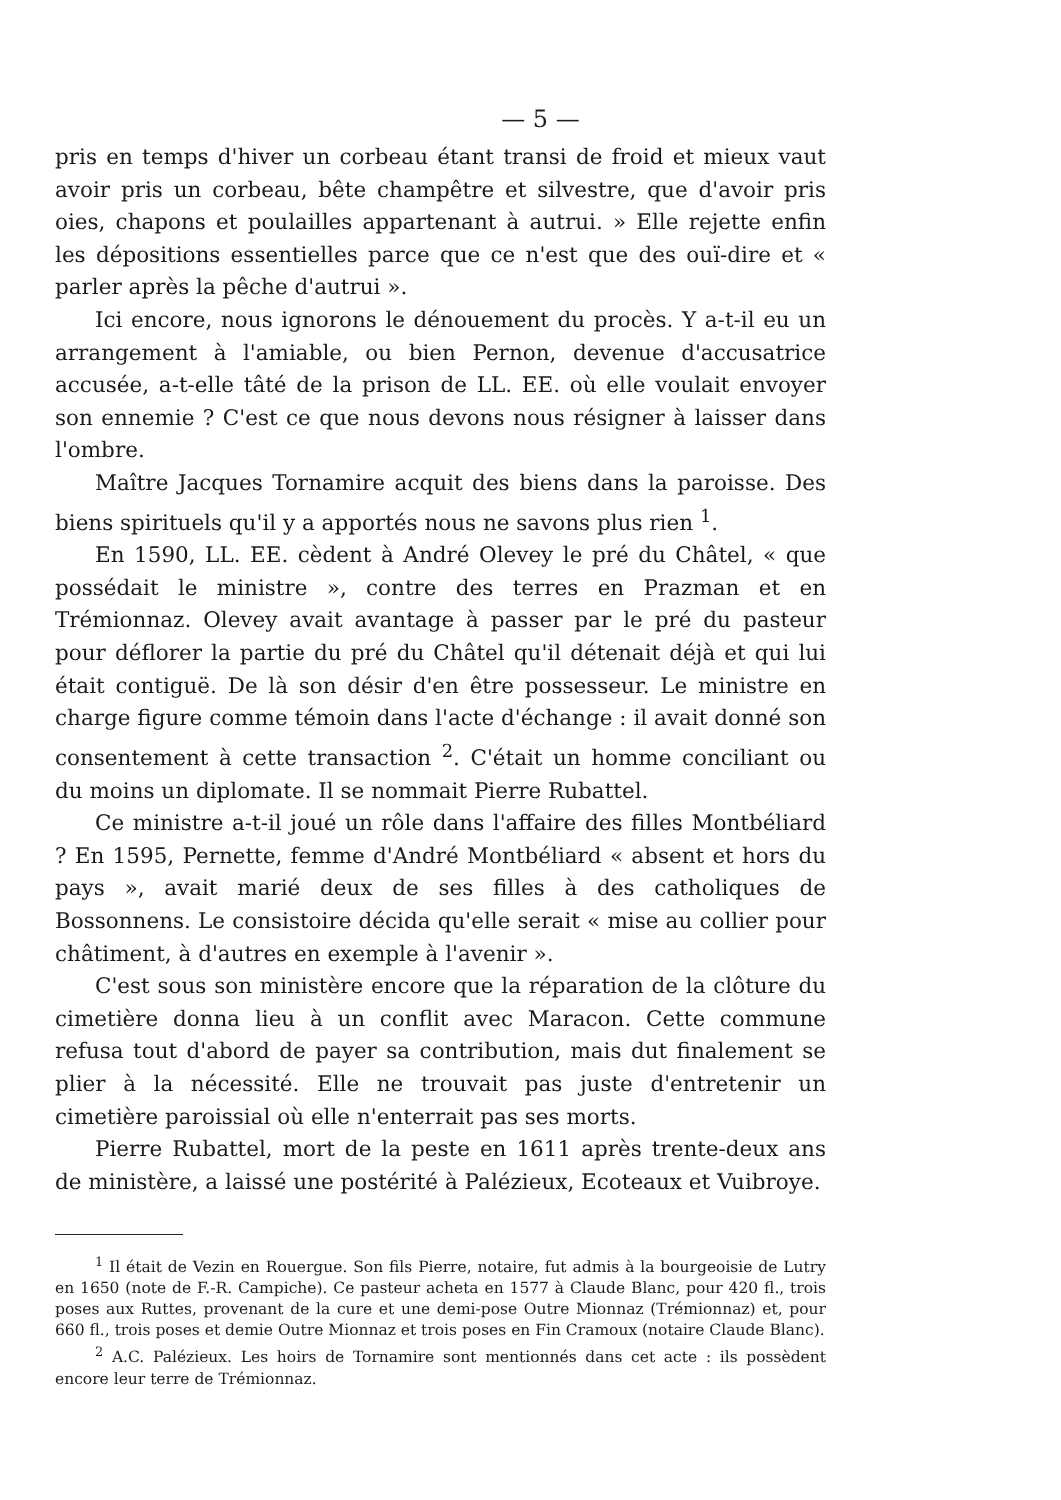— 5 —
pris en temps d'hiver un corbeau étant transi de froid et mieux vaut avoir pris un corbeau, bête champêtre et silvestre, que d'avoir pris oies, chapons et poulailles appartenant à autrui. » Elle rejette enfin les dépositions essentielles parce que ce n'est que des ouï-dire et « parler après la pêche d'autrui ».
Ici encore, nous ignorons le dénouement du procès. Y a-t-il eu un arrangement à l'amiable, ou bien Pernon, devenue d'accusatrice accusée, a-t-elle tâté de la prison de LL. EE. où elle voulait envoyer son ennemie ? C'est ce que nous devons nous résigner à laisser dans l'ombre.
Maître Jacques Tornamire acquit des biens dans la paroisse. Des biens spirituels qu'il y a apportés nous ne savons plus rien <sup>1</sup>.
En 1590, LL. EE. cèdent à André Olevey le pré du Châtel, « que possédait le ministre », contre des terres en Prazman et en Trémionnaz. Olevey avait avantage à passer par le pré du pasteur pour déflorer la partie du pré du Châtel qu'il détenait déjà et qui lui était contiguë. De là son désir d'en être possesseur. Le ministre en charge figure comme témoin dans l'acte d'échange : il avait donné son consentement à cette transaction <sup>2</sup>. C'était un homme conciliant ou du moins un diplomate. Il se nommait Pierre Rubattel.
Ce ministre a-t-il joué un rôle dans l'affaire des filles Montbéliard ? En 1595, Pernette, femme d'André Montbéliard « absent et hors du pays », avait marié deux de ses filles à des catholiques de Bossonnens. Le consistoire décida qu'elle serait « mise au collier pour châtiment, à d'autres en exemple à l'avenir ».
C'est sous son ministère encore que la réparation de la clôture du cimetière donna lieu à un conflit avec Maracon. Cette commune refusa tout d'abord de payer sa contribution, mais dut finalement se plier à la nécessité. Elle ne trouvait pas juste d'entretenir un cimetière paroissial où elle n'enterrait pas ses morts.
Pierre Rubattel, mort de la peste en 1611 après trente-deux ans de ministère, a laissé une postérité à Palézieux, Ecoteaux et Vuibroye.
<sup>1</sup> Il était de Vezin en Rouergue. Son fils Pierre, notaire, fut admis à la bourgeoisie de Lutry en 1650 (note de F.-R. Campiche). Ce pasteur acheta en 1577 à Claude Blanc, pour 420 fl., trois poses aux Ruttes, provenant de la cure et une demi-pose Outre Mionnaz (Trémionnaz) et, pour 660 fl., trois poses et demie Outre Mionnaz et trois poses en Fin Cramoux (notaire Claude Blanc).
<sup>2</sup> A.C. Palézieux. Les hoirs de Tornamire sont mentionnés dans cet acte : ils possèdent encore leur terre de Trémionnaz.